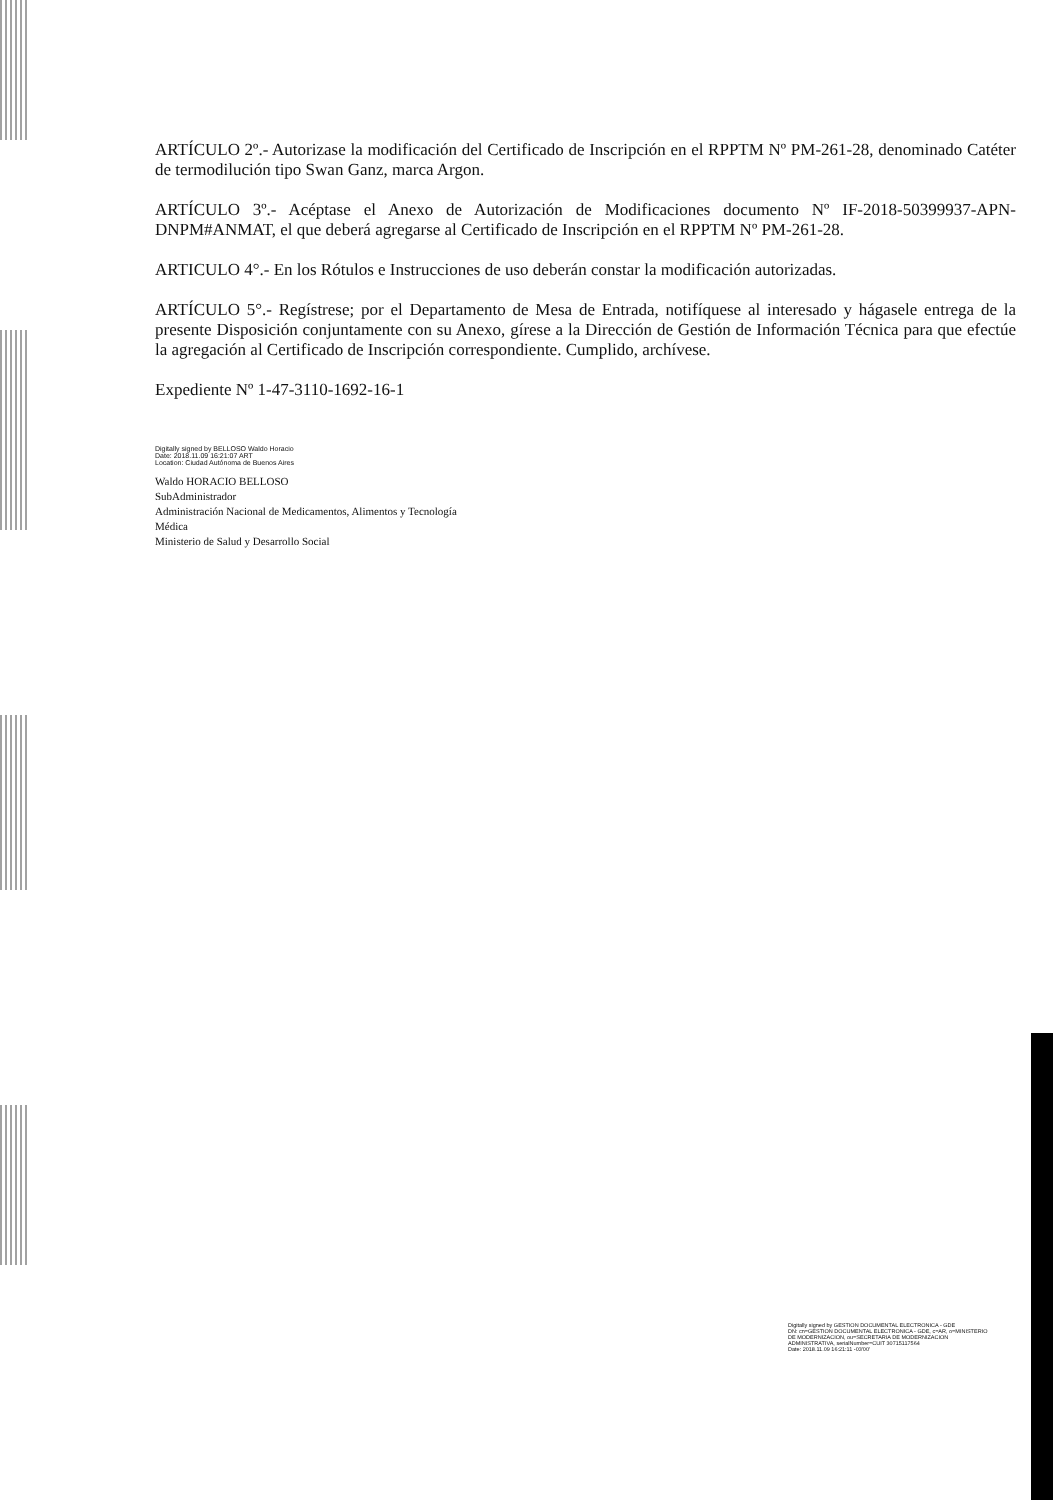ARTÍCULO 2º.- Autorizase la modificación del Certificado de Inscripción en el RPPTM Nº PM-261-28, denominado Catéter de termodilución tipo Swan Ganz, marca Argon.
ARTÍCULO 3º.- Acéptase el Anexo de Autorización de Modificaciones documento Nº IF-2018-50399937-APN-DNPM#ANMAT, el que deberá agregarse al Certificado de Inscripción en el RPPTM Nº PM-261-28.
ARTICULO 4°.- En los Rótulos e Instrucciones de uso deberán constar la modificación autorizadas.
ARTÍCULO 5°.- Regístrese; por el Departamento de Mesa de Entrada, notifíquese al interesado y hágasele entrega de la presente Disposición conjuntamente con su Anexo, gírese a la Dirección de Gestión de Información Técnica para que efectúe la agregación al Certificado de Inscripción correspondiente. Cumplido, archívese.
Expediente Nº 1-47-3110-1692-16-1
Digitally signed by BELLOSO Waldo Horacio
Date: 2018.11.09 16:21:07 ART
Location: Ciudad Autónoma de Buenos Aires
Waldo HORACIO BELLOSO
SubAdministrador
Administración Nacional de Medicamentos, Alimentos y Tecnología
Médica
Ministerio de Salud y Desarrollo Social
Digitally signed by GESTION DOCUMENTAL ELECTRONICA - GDE
DN: cn=GESTION DOCUMENTAL ELECTRONICA - GDE, c=AR, o=MINISTERIO DE MODERNIZACION, ou=SECRETARIA DE MODERNIZACION ADMINISTRATIVA, serialNumber=CUIT 30715117564
Date: 2018.11.09 16:21:11 -03'00'